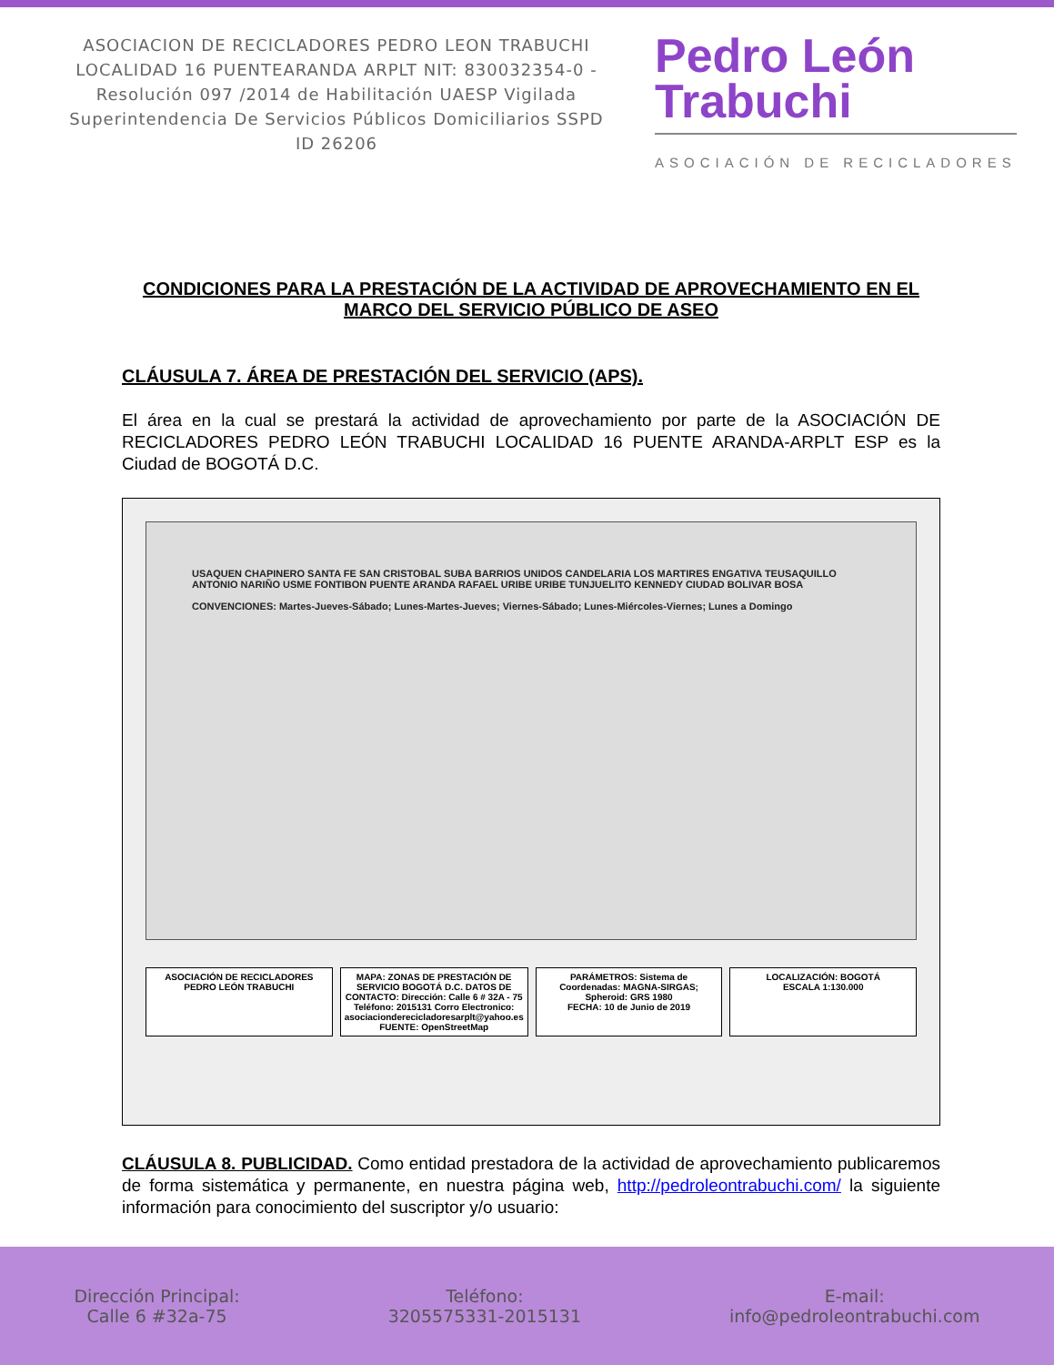ASOCIACION DE RECICLADORES PEDRO LEON TRABUCHI LOCALIDAD 16 PUENTEARANDA ARPLT NIT: 830032354-0 -Resolución 097 /2014 de Habilitación UAESP Vigilada Superintendencia De Servicios Públicos Domiciliarios SSPD ID 26206
Pedro León
Trabuchi
ASOCIACIÓN DE RECICLADORES
CONDICIONES PARA LA PRESTACIÓN DE LA ACTIVIDAD DE APROVECHAMIENTO EN EL MARCO DEL SERVICIO PÚBLICO DE ASEO
CLÁUSULA 7. ÁREA DE PRESTACIÓN DEL SERVICIO (APS).
El área en la cual se prestará la actividad de aprovechamiento por parte de la ASOCIACIÓN DE RECICLADORES PEDRO LEÓN TRABUCHI LOCALIDAD 16 PUENTE ARANDA-ARPLT ESP es la Ciudad de BOGOTÁ D.C.
USAQUEN CHAPINERO SANTA FE SAN CRISTOBAL SUBA BARRIOS UNIDOS CANDELARIA LOS MARTIRES ENGATIVA TEUSAQUILLO ANTONIO NARIÑO USME FONTIBON PUENTE ARANDA RAFAEL URIBE URIBE TUNJUELITO KENNEDY CIUDAD BOLIVAR BOSA
CONVENCIONES: Martes-Jueves-Sábado; Lunes-Martes-Jueves; Viernes-Sábado; Lunes-Miércoles-Viernes; Lunes a Domingo
ASOCIACIÓN DE RECICLADORES PEDRO LEÓN TRABUCHI
MAPA: ZONAS DE PRESTACIÓN DE SERVICIO BOGOTÁ D.C. DATOS DE CONTACTO: Dirección: Calle 6 # 32A - 75 Teléfono: 2015131 Corro Electronico: asociacionderecicladoresarplt@yahoo.es
FUENTE: OpenStreetMap
PARÁMETROS: Sistema de Coordenadas: MAGNA-SIRGAS; Spheroid: GRS 1980
FECHA: 10 de Junio de 2019
LOCALIZACIÓN: BOGOTÁ
ESCALA 1:130.000
CLÁUSULA 8. PUBLICIDAD. Como entidad prestadora de la actividad de aprovechamiento publicaremos de forma sistemática y permanente, en nuestra página web, http://pedroleontrabuchi.com/ la siguiente información para conocimiento del suscriptor y/o usuario:
Dirección Principal:
Calle 6 #32a-75
Teléfono:
3205575331-2015131
E-mail:
info@pedroleontrabuchi.com